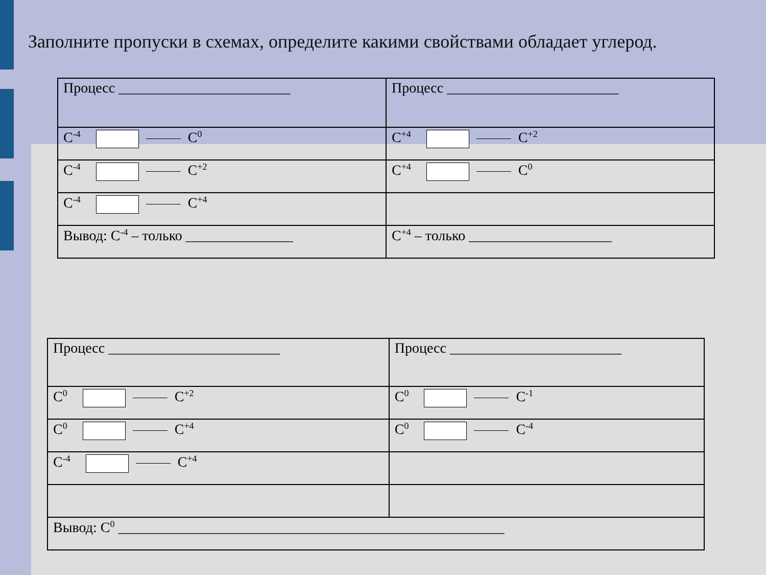Заполните пропуски в схемах, определите какими свойствами обладает углерод.
| Процесс ________________________ | Процесс ________________________ |
| C<sup>-4</sup> C<sup>0</sup> | C<sup>+4</sup> C<sup>+2</sup> |
| C<sup>-4</sup> C<sup>+2</sup> | C<sup>+4</sup> C<sup>0</sup> |
| C<sup>-4</sup> C<sup>+4</sup> | |
| Вывод: C<sup>-4</sup> – только _______________ | C<sup>+4</sup> – только ____________________ |
| Процесс ________________________ | Процесс ________________________ |
| C<sup>0</sup> C<sup>+2</sup> | C<sup>0</sup> C<sup>-1</sup> |
| C<sup>0</sup> C<sup>+4</sup> | C<sup>0</sup> C<sup>-4</sup> |
| C<sup>-4</sup> C<sup>+4</sup> | |
| Вывод: C<sup>0</sup> ______________________________________________________ | |